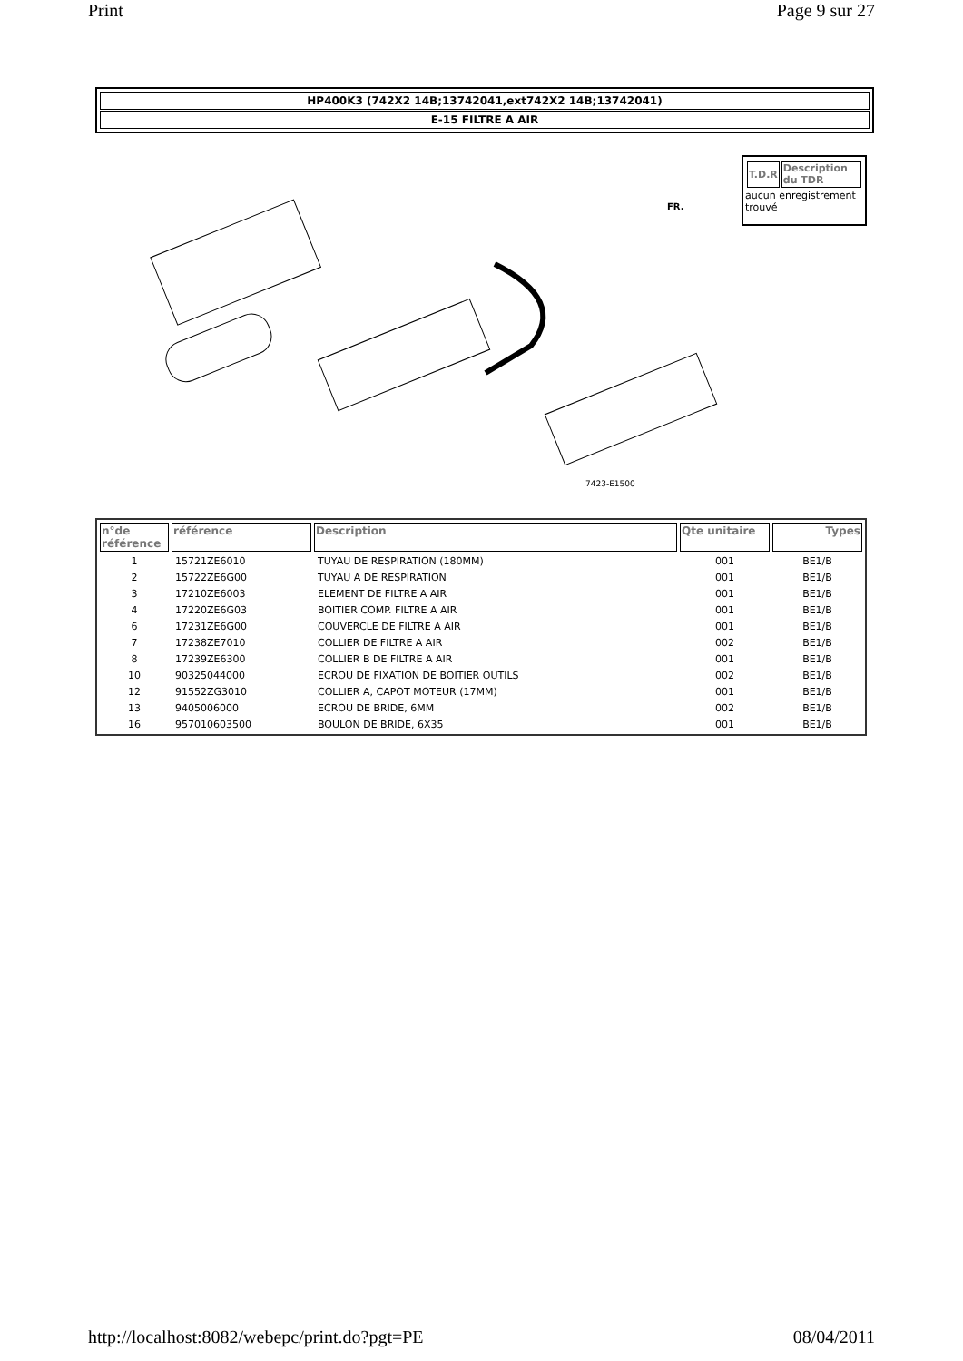Print Page 9 sur 27
HP400K3 (742X2 14B;13742041,ext742X2 14B;13742041)
E-15 FILTRE A AIR
7423-E1500
FR.
| T.D.R | Description du TDR |
| --- | --- |
aucun enregistrement trouvé
| n°de référence | référence | Description | Qte unitaire | Types |
| --- | --- | --- | --- | --- |
| 1 | 15721ZE6010 | TUYAU DE RESPIRATION (180MM) | 001 | BE1/B |
| 2 | 15722ZE6G00 | TUYAU A DE RESPIRATION | 001 | BE1/B |
| 3 | 17210ZE6003 | ELEMENT DE FILTRE A AIR | 001 | BE1/B |
| 4 | 17220ZE6G03 | BOITIER COMP. FILTRE A AIR | 001 | BE1/B |
| 6 | 17231ZE6G00 | COUVERCLE DE FILTRE A AIR | 001 | BE1/B |
| 7 | 17238ZE7010 | COLLIER DE FILTRE A AIR | 002 | BE1/B |
| 8 | 17239ZE6300 | COLLIER B DE FILTRE A AIR | 001 | BE1/B |
| 10 | 90325044000 | ECROU DE FIXATION DE BOITIER OUTILS | 002 | BE1/B |
| 12 | 91552ZG3010 | COLLIER A, CAPOT MOTEUR (17MM) | 001 | BE1/B |
| 13 | 9405006000 | ECROU DE BRIDE, 6MM | 002 | BE1/B |
| 16 | 957010603500 | BOULON DE BRIDE, 6X35 | 001 | BE1/B |
http://localhost:8082/webepc/print.do?pgt=PE 08/04/2011